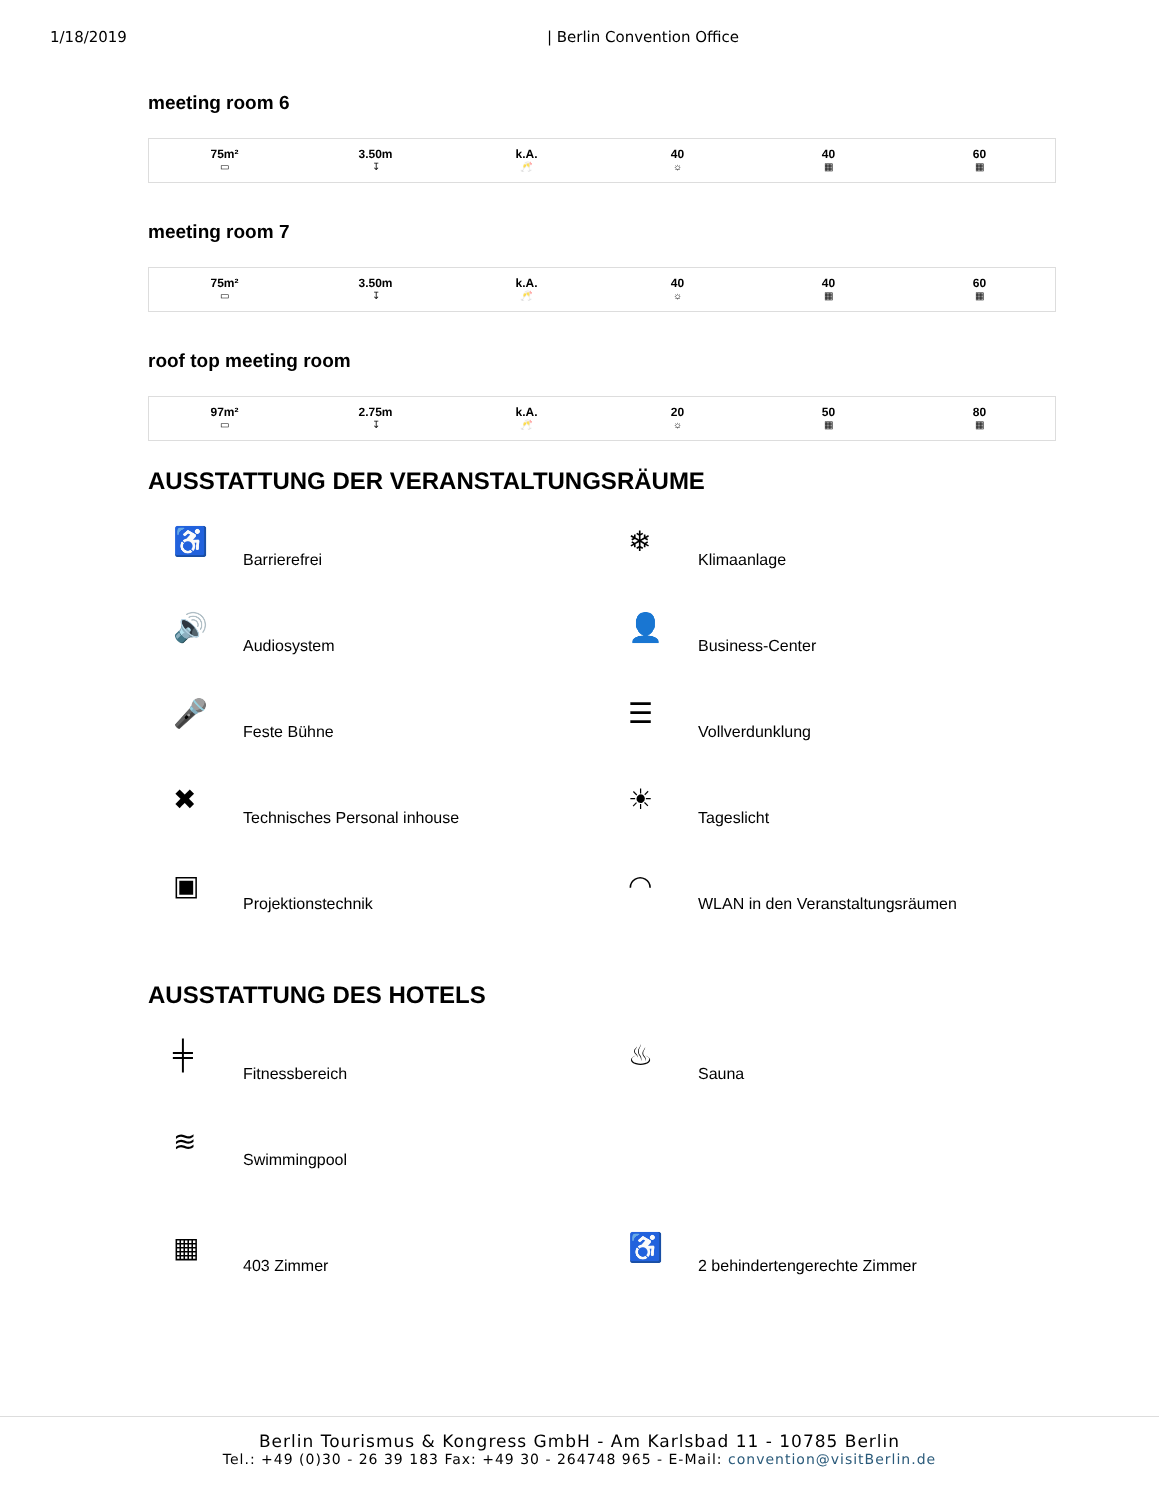1/18/2019 | Berlin Convention Office
meeting room 6
| 75m² ▭ | 3.50m ↧ | k.A. 🥂 | 40 ☼ | 40 ▦ | 60 ▦ |
meeting room 7
| 75m² ▭ | 3.50m ↧ | k.A. 🥂 | 40 ☼ | 40 ▦ | 60 ▦ |
roof top meeting room
| 97m² ▭ | 2.75m ↧ | k.A. 🥂 | 20 ☼ | 50 ▦ | 80 ▦ |
AUSSTATTUNG DER VERANSTALTUNGSRÄUME
♿
Barrierefrei
❄
Klimaanlage
🔊
Audiosystem
👤
Business-Center
🎤
Feste Bühne
☰
Vollverdunklung
✖
Technisches Personal inhouse
☀
Tageslicht
▣
Projektionstechnik
◠
WLAN in den Veranstaltungsräumen
AUSSTATTUNG DES HOTELS
╪
Fitnessbereich
♨
Sauna
≋
Swimmingpool
▦
403 Zimmer
♿
2 behindertengerechte Zimmer
Berlin Tourismus & Kongress GmbH - Am Karlsbad 11 - 10785 Berlin
Tel.: +49 (0)30 - 26 39 183 Fax: +49 30 - 264748 965 - E-Mail: convention@visitBerlin.de